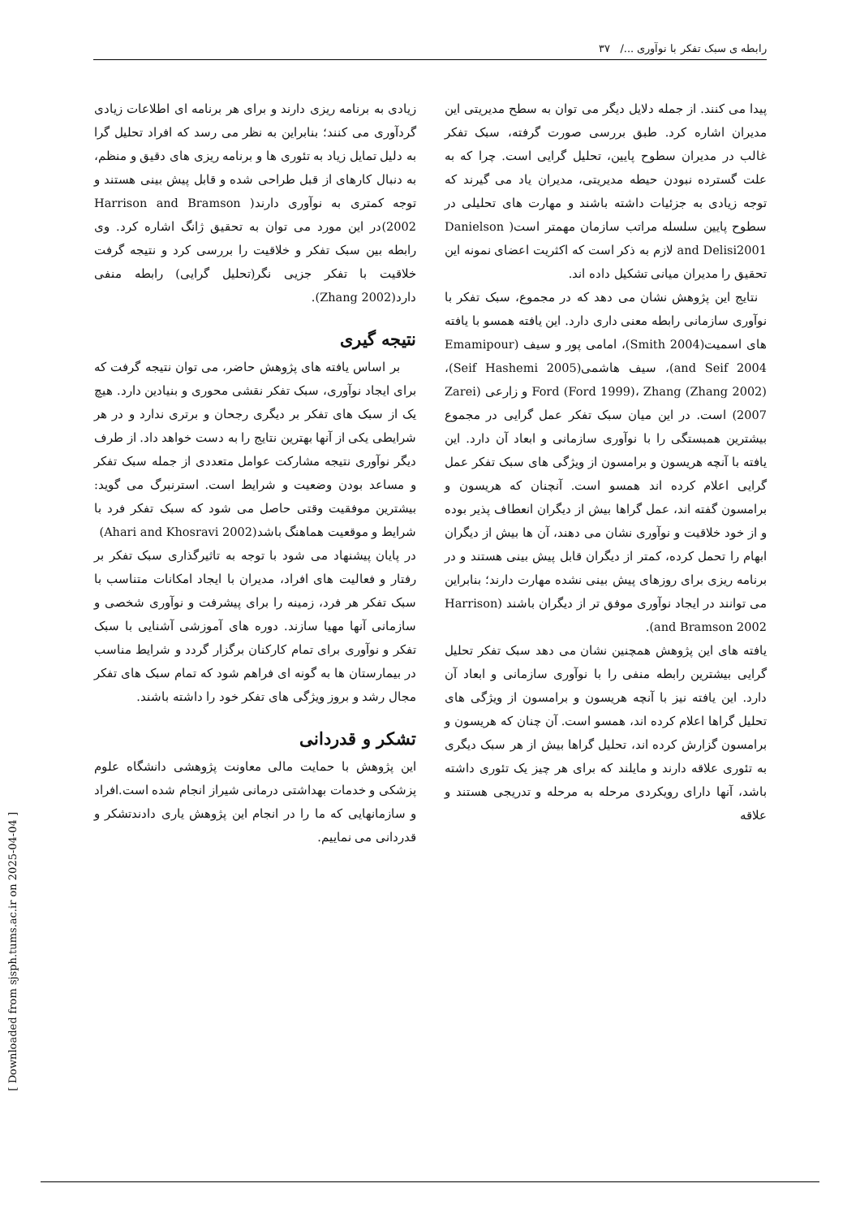رابطه ی سبک تفکر با نوآوری .../ ۳۷
پیدا می کنند. از جمله دلایل دیگر می توان به سطح مدیریتی این مدیران اشاره کرد. طبق بررسی صورت گرفته، سبک تفکر غالب در مدیران سطوح پایین، تحلیل گرایی است. چرا که به علت گسترده نبودن حیطه مدیریتی، مدیران یاد می گیرند که توجه زیادی به جزئیات داشته باشند و مهارت های تحلیلی در سطوح پایین سلسله مراتب سازمان مهمتر است( Danielson and Delisi2001 لازم به ذکر است که اکثریت اعضای نمونه این تحقیق را مدیران میانی تشکیل داده اند.
نتایج این پژوهش نشان می دهد که در مجموع، سبک تفکر با نوآوری سازمانی رابطه معنی داری دارد. این یافته همسو با یافته های اسمیت(Smith 2004)، امامی پور و سیف (Emamipour and Seif 2004)، سیف هاشمی(Seif Hashemi 2005)، Ford (Ford 1999)، Zhang (Zhang 2002) و زارعی (Zarei 2007) است. در این میان سبک تفکر عمل گرایی در مجموع بیشترین همبستگی را با نوآوری سازمانی و ابعاد آن دارد. این یافته با آنچه هریسون و برامسون از ویژگی های سبک تفکر عمل گرایی اعلام کرده اند همسو است. آنچنان که هریسون و برامسون گفته اند، عمل گراها بیش از دیگران انعطاف پذیر بوده و از خود خلاقیت و نوآوری نشان می دهند، آن ها بیش از دیگران ابهام را تحمل کرده، کمتر از دیگران قابل پیش بینی هستند و در برنامه ریزی برای روزهای پیش بینی نشده مهارت دارند؛ بنابراین می توانند در ایجاد نوآوری موفق تر از دیگران باشند (Harrison and Bramson 2002).
یافته های این پژوهش همچنین نشان می دهد سبک تفکر تحلیل گرایی بیشترین رابطه منفی را با نوآوری سازمانی و ابعاد آن دارد. این یافته نیز با آنچه هریسون و برامسون از ویژگی های تحلیل گراها اعلام کرده اند، همسو است. آن چنان که هریسون و برامسون گزارش کرده اند، تحلیل گراها بیش از هر سبک دیگری به تئوری علاقه دارند و مایلند که برای هر چیز یک تئوری داشته باشد، آنها دارای رویکردی مرحله به مرحله و تدریجی هستند و علاقه
زیادی به برنامه ریزی دارند و برای هر برنامه ای اطلاعات زیادی گردآوری می کنند؛ بنابراین به نظر می رسد که افراد تحلیل گرا به دلیل تمایل زیاد به تئوری ها و برنامه ریزی های دقیق و منظم، به دنبال کارهای از قبل طراحی شده و قابل پیش بینی هستند و توجه کمتری به نوآوری دارند( Harrison and Bramson 2002)در این مورد می توان به تحقیق ژانگ اشاره کرد. وی رابطه بین سبک تفکر و خلاقیت را بررسی کرد و نتیجه گرفت خلاقیت با تفکر جزیی نگر(تحلیل گرایی) رابطه منفی دارد(Zhang 2002).
نتیجه گیری
بر اساس یافته های پژوهش حاضر، می توان نتیجه گرفت که برای ایجاد نوآوری، سبک تفکر نقشی محوری و بنیادین دارد. هیچ یک از سبک های تفکر بر دیگری رجحان و برتری ندارد و در هر شرایطی یکی از آنها بهترین نتایج را به دست خواهد داد. از طرف دیگر نوآوری نتیجه مشارکت عوامل متعددی از جمله سبک تفکر و مساعد بودن وضعیت و شرایط است. استرنبرگ می گوید: بیشترین موفقیت وقتی حاصل می شود که سبک تفکر فرد با شرایط و موقعیت هماهنگ باشد(Ahari and Khosravi 2002)
در پایان پیشنهاد می شود با توجه به تاثیرگذاری سبک تفکر بر رفتار و فعالیت های افراد، مدیران با ایجاد امکانات متناسب با سبک تفکر هر فرد، زمینه را برای پیشرفت و نوآوری شخصی و سازمانی آنها مهیا سازند. دوره های آموزشی آشنایی با سبک تفکر و نوآوری برای تمام کارکنان برگزار گردد و شرایط مناسب در بیمارستان ها به گونه ای فراهم شود که تمام سبک های تفکر مجال رشد و بروز ویژگی های تفکر خود را داشته باشند.
تشکر و قدردانی
این پژوهش با حمایت مالی معاونت پژوهشی دانشگاه علوم پزشکی و خدمات بهداشتی درمانی شیراز انجام شده است.افراد و سازمانهایی که ما را در انجام این پژوهش یاری دادندتشکر و قدردانی می نماییم.
[ Downloaded from sjsph.tums.ac.ir on 2025-04-04 ]